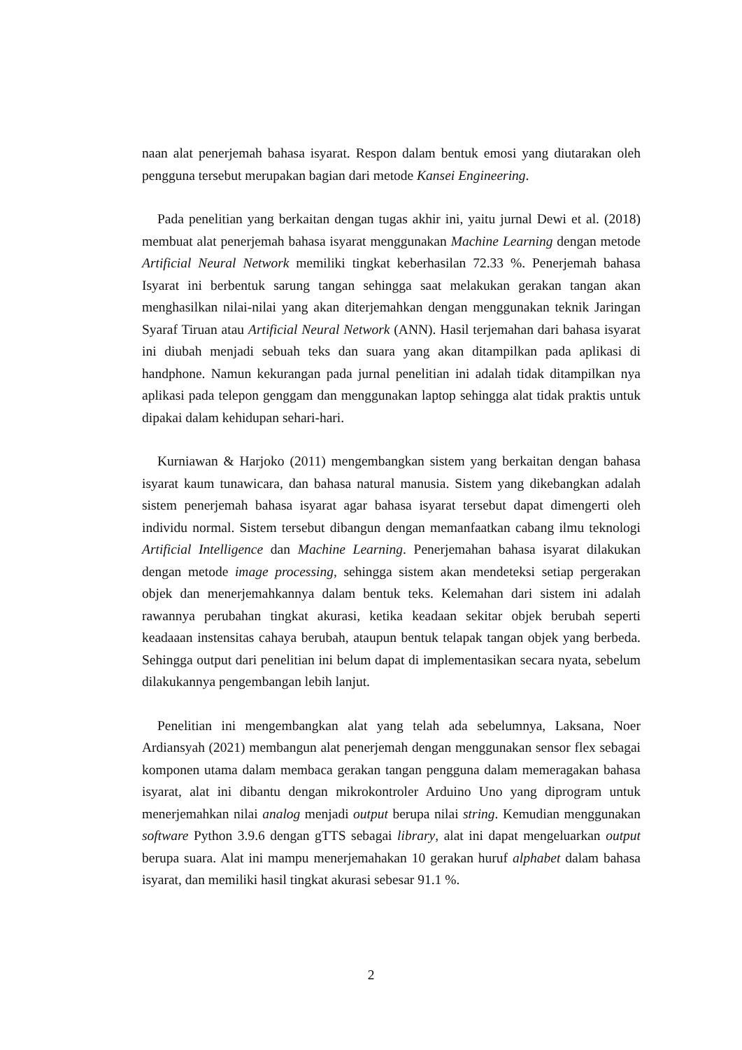naan alat penerjemah bahasa isyarat. Respon dalam bentuk emosi yang diutarakan oleh pengguna tersebut merupakan bagian dari metode Kansei Engineering.
Pada penelitian yang berkaitan dengan tugas akhir ini, yaitu jurnal Dewi et al. (2018) membuat alat penerjemah bahasa isyarat menggunakan Machine Learning dengan metode Artificial Neural Network memiliki tingkat keberhasilan 72.33 %. Penerjemah bahasa Isyarat ini berbentuk sarung tangan sehingga saat melakukan gerakan tangan akan menghasilkan nilai-nilai yang akan diterjemahkan dengan menggunakan teknik Jaringan Syaraf Tiruan atau Artificial Neural Network (ANN). Hasil terjemahan dari bahasa isyarat ini diubah menjadi sebuah teks dan suara yang akan ditampilkan pada aplikasi di handphone. Namun kekurangan pada jurnal penelitian ini adalah tidak ditampilkan nya aplikasi pada telepon genggam dan menggunakan laptop sehingga alat tidak praktis untuk dipakai dalam kehidupan sehari-hari.
Kurniawan & Harjoko (2011) mengembangkan sistem yang berkaitan dengan bahasa isyarat kaum tunawicara, dan bahasa natural manusia. Sistem yang dikebangkan adalah sistem penerjemah bahasa isyarat agar bahasa isyarat tersebut dapat dimengerti oleh individu normal. Sistem tersebut dibangun dengan memanfaatkan cabang ilmu teknologi Artificial Intelligence dan Machine Learning. Penerjemahan bahasa isyarat dilakukan dengan metode image processing, sehingga sistem akan mendeteksi setiap pergerakan objek dan menerjemahkannya dalam bentuk teks. Kelemahan dari sistem ini adalah rawannya perubahan tingkat akurasi, ketika keadaan sekitar objek berubah seperti keadaaan instensitas cahaya berubah, ataupun bentuk telapak tangan objek yang berbeda. Sehingga output dari penelitian ini belum dapat di implementasikan secara nyata, sebelum dilakukannya pengembangan lebih lanjut.
Penelitian ini mengembangkan alat yang telah ada sebelumnya, Laksana, Noer Ardiansyah (2021) membangun alat penerjemah dengan menggunakan sensor flex sebagai komponen utama dalam membaca gerakan tangan pengguna dalam memeragakan bahasa isyarat, alat ini dibantu dengan mikrokontroler Arduino Uno yang diprogram untuk menerjemahkan nilai analog menjadi output berupa nilai string. Kemudian menggunakan software Python 3.9.6 dengan gTTS sebagai library, alat ini dapat mengeluarkan output berupa suara. Alat ini mampu menerjemahakan 10 gerakan huruf alphabet dalam bahasa isyarat, dan memiliki hasil tingkat akurasi sebesar 91.1 %.
2